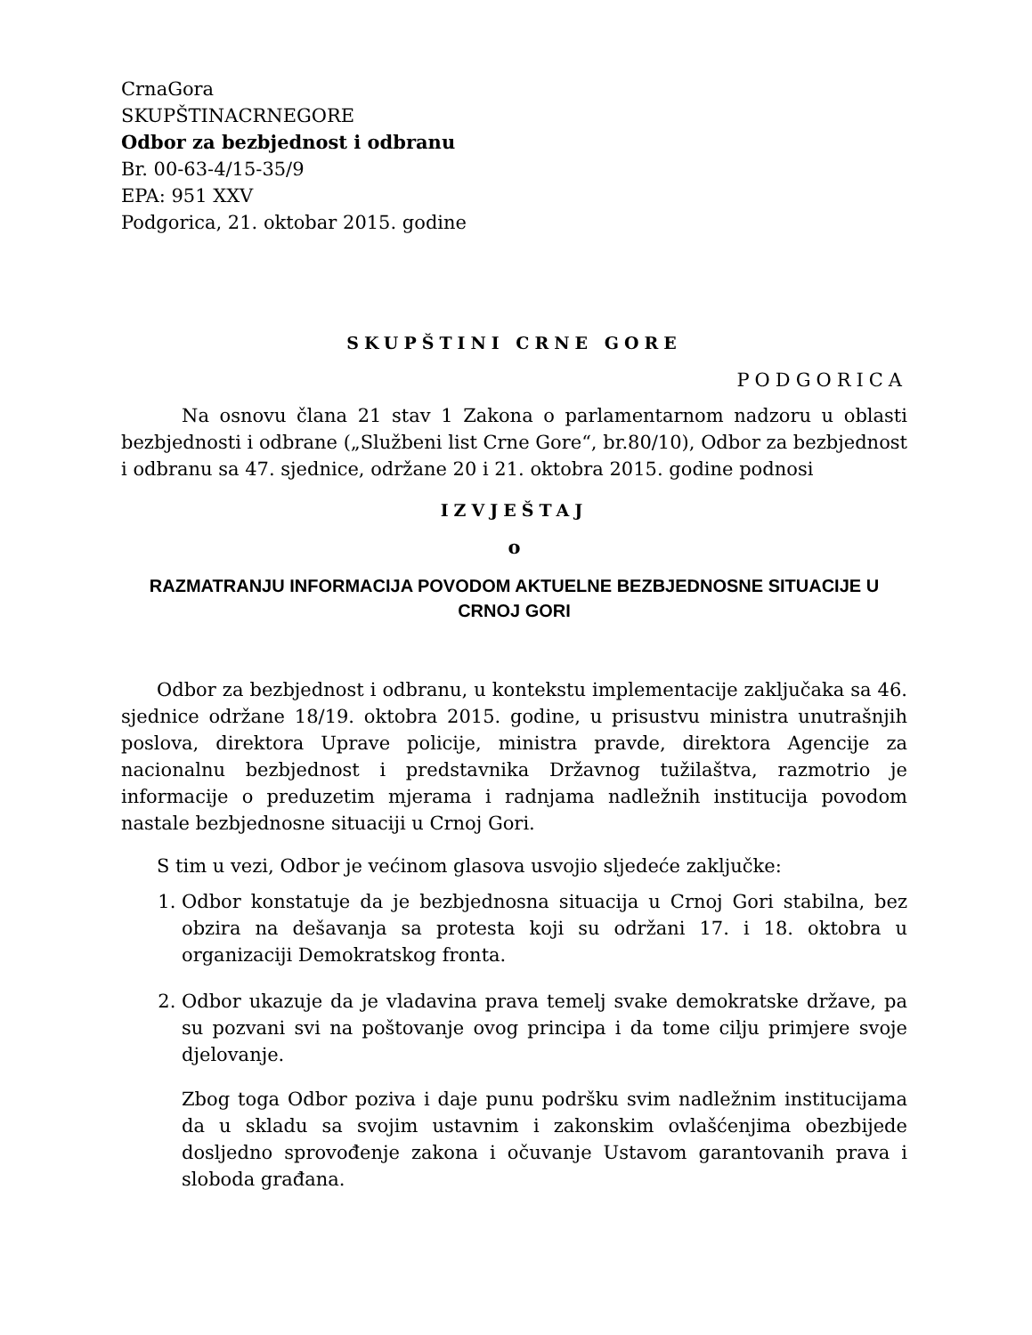CrnaGora
SKUPŠTINACRNEGORE
Odbor za bezbjednost i odbranu
Br. 00-63-4/15-35/9
EPA: 951 XXV
Podgorica, 21. oktobar 2015. godine
SKUPŠTINI CRNE GORE
PODGORICA
Na osnovu člana 21 stav 1 Zakona o parlamentarnom nadzoru u oblasti bezbjednosti i odbrane („Službeni list Crne Gore“, br.80/10), Odbor za bezbjednost i odbranu sa 47. sjednice, održane 20 i 21. oktobra 2015. godine podnosi
IZVJEŠTAJ
o
RAZMATRANJU INFORMACIJA POVODOM AKTUELNE BEZBJEDNOSNE SITUACIJE U CRNOJ GORI
Odbor za bezbjednost i odbranu, u kontekstu implementacije zaključaka sa 46. sjednice održane 18/19. oktobra 2015. godine, u prisustvu ministra unutrašnjih poslova, direktora Uprave policije, ministra pravde, direktora Agencije za nacionalnu bezbjednost i predstavnika Državnog tužilaštva, razmotrio je informacije o preduzetim mjerama i radnjama nadležnih institucija povodom nastale bezbjednosne situaciji u Crnoj Gori.
S tim u vezi, Odbor je većinom glasova usvojio sljedeće zaključke:
1. Odbor konstatuje da je bezbjednosna situacija u Crnoj Gori stabilna, bez obzira na dešavanja sa protesta koji su održani 17. i 18. oktobra u organizaciji Demokratskog fronta.
2. Odbor ukazuje da je vladavina prava temelj svake demokratske države, pa su pozvani svi na poštovanje ovog principa i da tome cilju primjere svoje djelovanje.
Zbog toga Odbor poziva i daje punu podršku svim nadležnim institucijama da u skladu sa svojim ustavnim i zakonskim ovlašćenjima obezbijede dosljedno sprovođenje zakona i očuvanje Ustavom garantovanih prava i sloboda građana.